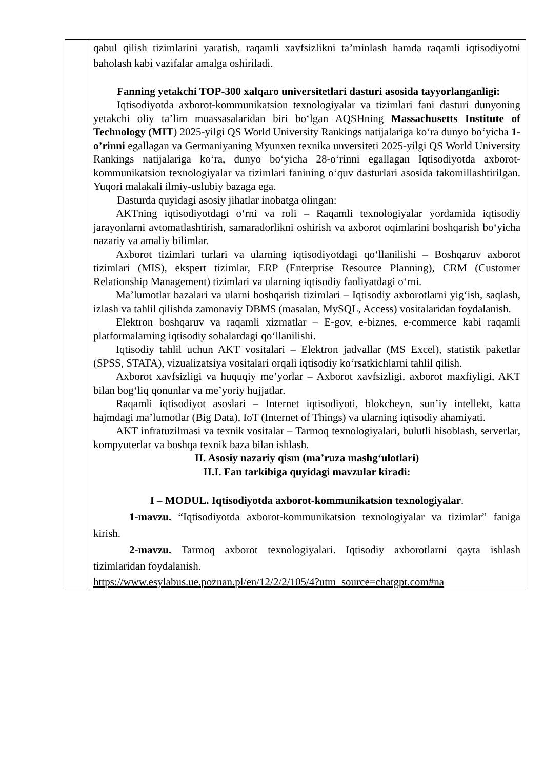| | qabul qilish tizimlarini yaratish, raqamli xavfsizlikni ta’minlash hamda raqamli iqtisodiyotni baholash kabi vazifalar amalga oshiriladi. Fanning yetakchi TOP-300 xalqaro universitetlari dasturi asosida tayyorlanganligi: Iqtisodiyotda axborot-kommunikatsion texnologiyalar va tizimlari fani dasturi dunyoning yetakchi oliy ta’lim muassasalaridan biri bo‘lgan AQSHning Massachusetts Institute of Technology (MIT ) 2025-yilgi QS World University Rankings natijalariga ko‘ra dunyo bo‘yicha 1- o’rinni egallagan va Germaniyaning Myunxen texnika unversiteti 2025-yilgi QS World University Rankings natijalariga ko‘ra, dunyo bo‘yicha 28-o‘rinni egallagan Iqtisodiyotda axborot-kommunikatsion texnologiyalar va tizimlari fanining o‘quv dasturlari asosida takomillashtirilgan. Yuqori malakali ilmiy-uslubiy bazaga ega. Dasturda quyidagi asosiy jihatlar inobatga olingan: AKTning iqtisodiyotdagi o‘rni va roli – Raqamli texnologiyalar yordamida iqtisodiy jarayonlarni avtomatlashtirish, samaradorlikni oshirish va axborot oqimlarini boshqarish bo‘yicha nazariy va amaliy bilimlar. Axborot tizimlari turlari va ularning iqtisodiyotdagi qo‘llanilishi – Boshqaruv axborot tizimlari (MIS), ekspert tizimlar, ERP (Enterprise Resource Planning), CRM (Customer Relationship Management) tizimlari va ularning iqtisodiy faoliyatdagi o‘rni. Ma’lumotlar bazalari va ularni boshqarish tizimlari – Iqtisodiy axborotlarni yig‘ish, saqlash, izlash va tahlil qilishda zamonaviy DBMS (masalan, MySQL, Access) vositalaridan foydalanish. Elektron boshqaruv va raqamli xizmatlar – E-gov, e-biznes, e-commerce kabi raqamli platformalarning iqtisodiy sohalardagi qo‘llanilishi. Iqtisodiy tahlil uchun AKT vositalari – Elektron jadvallar (MS Excel), statistik paketlar (SPSS, STATA), vizualizatsiya vositalari orqali iqtisodiy ko‘rsatkichlarni tahlil qilish. Axborot xavfsizligi va huquqiy me’yorlar – Axborot xavfsizligi, axborot maxfiyligi, AKT bilan bog‘liq qonunlar va me’yoriy hujjatlar. Raqamli iqtisodiyot asoslari – Internet iqtisodiyoti, blokcheyn, sun’iy intellekt, katta hajmdagi ma’lumotlar (Big Data), IoT (Internet of Things) va ularning iqtisodiy ahamiyati. AKT infratuzilmasi va texnik vositalar – Tarmoq texnologiyalari, bulutli hisoblash, serverlar, kompyuterlar va boshqa texnik baza bilan ishlash. II. Asosiy nazariy qism (ma’ruza mashg‘ulotlari) II.I. Fan tarkibiga quyidagi mavzular kiradi: I – MODUL. Iqtisodiyotda axborot-kommunikatsion texnologiyalar . 1-mavzu. “Iqtisodiyotda axborot-kommunikatsion texnologiyalar va tizimlar” faniga kirish. 2-mavzu. Tarmoq axborot texnologiyalari. Iqtisodiy axborotlarni qayta ishlash tizimlaridan foydalanish. https://www.esylabus.ue.poznan.pl/en/12/2/2/105/4?utm_source=chatgpt.com#na |